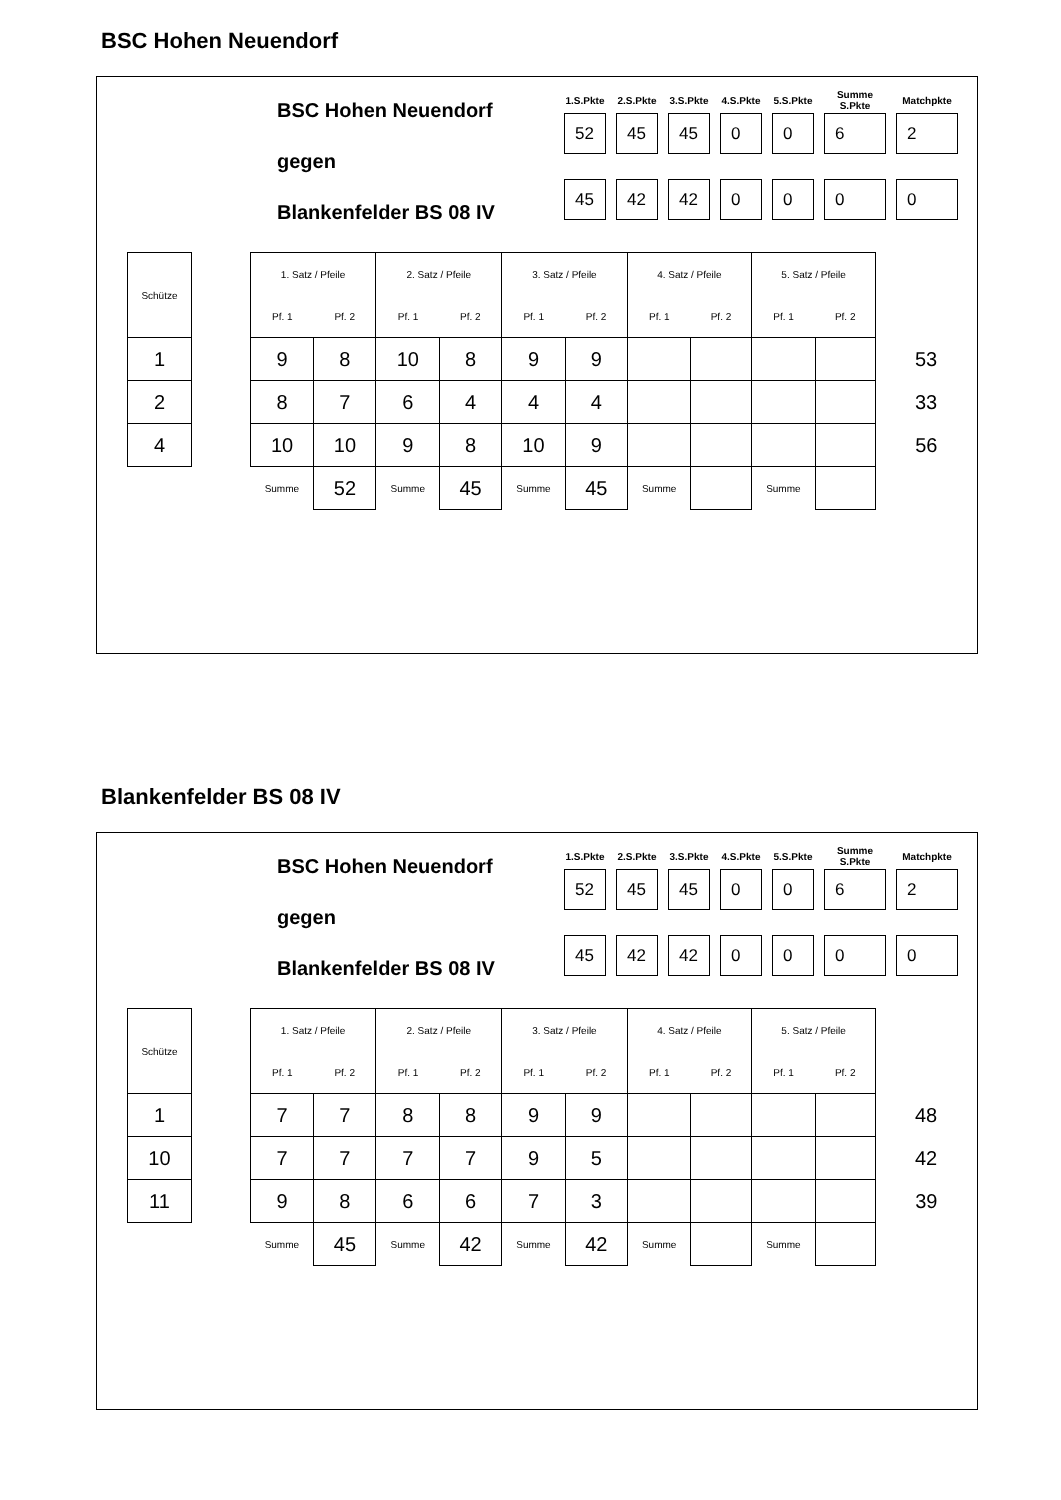BSC Hohen Neuendorf
BSC Hohen Neuendorf
gegen
Blankenfelder BS 08 IV
| 1.S.Pkte | 2.S.Pkte | 3.S.Pkte | 4.S.Pkte | 5.S.Pkte | Summe S.Pkte | Matchpkte |
| --- | --- | --- | --- | --- | --- | --- |
| 52 | 45 | 45 | 0 | 0 | 6 | 2 |
| 45 | 42 | 42 | 0 | 0 | 0 | 0 |
| Schütze | | 1. Satz / Pfeile | | 2. Satz / Pfeile | | 3. Satz / Pfeile | | 4. Satz / Pfeile | | 5. Satz / Pfeile | | |
| | | Pf. 1 | Pf. 2 | Pf. 1 | Pf. 2 | Pf. 1 | Pf. 2 | Pf. 1 | Pf. 2 | Pf. 1 | Pf. 2 | |
| 1 | | 9 | 8 | 10 | 8 | 9 | 9 | | | | | 53 |
| 2 | | 8 | 7 | 6 | 4 | 4 | 4 | | | | | 33 |
| 4 | | 10 | 10 | 9 | 8 | 10 | 9 | | | | | 56 |
| | | Summe | 52 | Summe | 45 | Summe | 45 | Summe | | Summe | | |
Blankenfelder BS 08 IV
BSC Hohen Neuendorf
gegen
Blankenfelder BS 08 IV
| 1.S.Pkte | 2.S.Pkte | 3.S.Pkte | 4.S.Pkte | 5.S.Pkte | Summe S.Pkte | Matchpkte |
| --- | --- | --- | --- | --- | --- | --- |
| 52 | 45 | 45 | 0 | 0 | 6 | 2 |
| 45 | 42 | 42 | 0 | 0 | 0 | 0 |
| Schütze | | 1. Satz / Pfeile | | 2. Satz / Pfeile | | 3. Satz / Pfeile | | 4. Satz / Pfeile | | 5. Satz / Pfeile | | |
| | | Pf. 1 | Pf. 2 | Pf. 1 | Pf. 2 | Pf. 1 | Pf. 2 | Pf. 1 | Pf. 2 | Pf. 1 | Pf. 2 | |
| 1 | | 7 | 7 | 8 | 8 | 9 | 9 | | | | | 48 |
| 10 | | 7 | 7 | 7 | 7 | 9 | 5 | | | | | 42 |
| 11 | | 9 | 8 | 6 | 6 | 7 | 3 | | | | | 39 |
| | | Summe | 45 | Summe | 42 | Summe | 42 | Summe | | Summe | | |